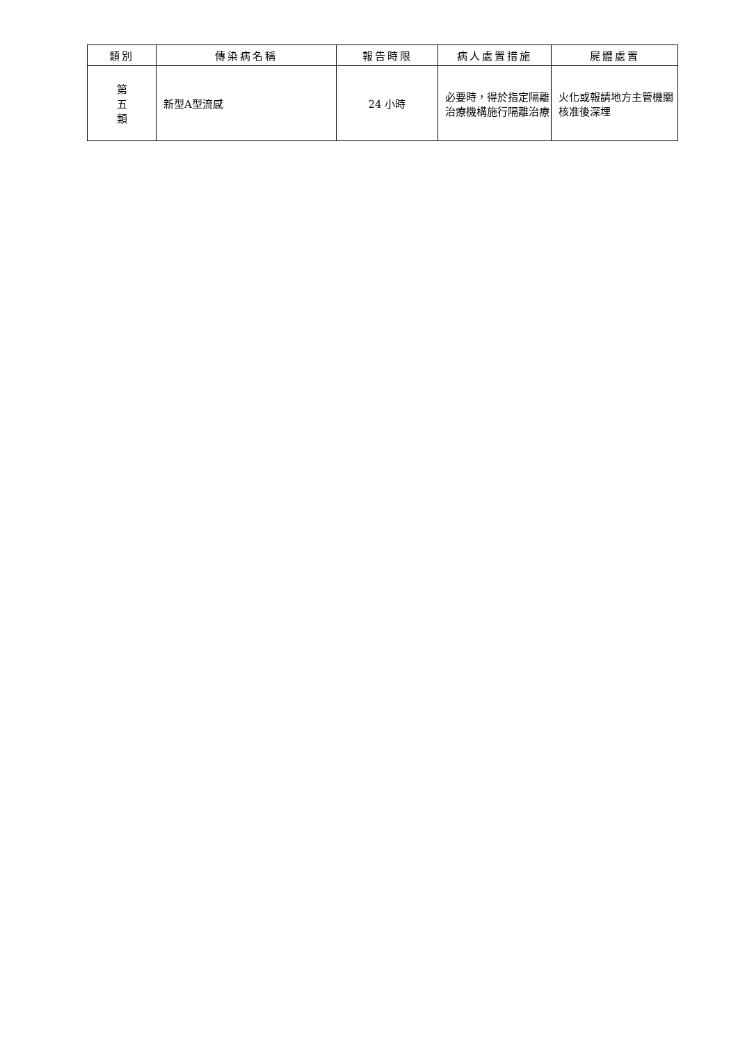| 類別 | 傳染病名稱 | 報告時限 | 病人處置措施 | 屍體處置 |
| --- | --- | --- | --- | --- |
| 第 五 類 | 新型A型流感 | 24 小時 | 必要時，得於指定隔離治療機構施行隔離治療 | 火化或報請地方主管機關核准後深埋 |